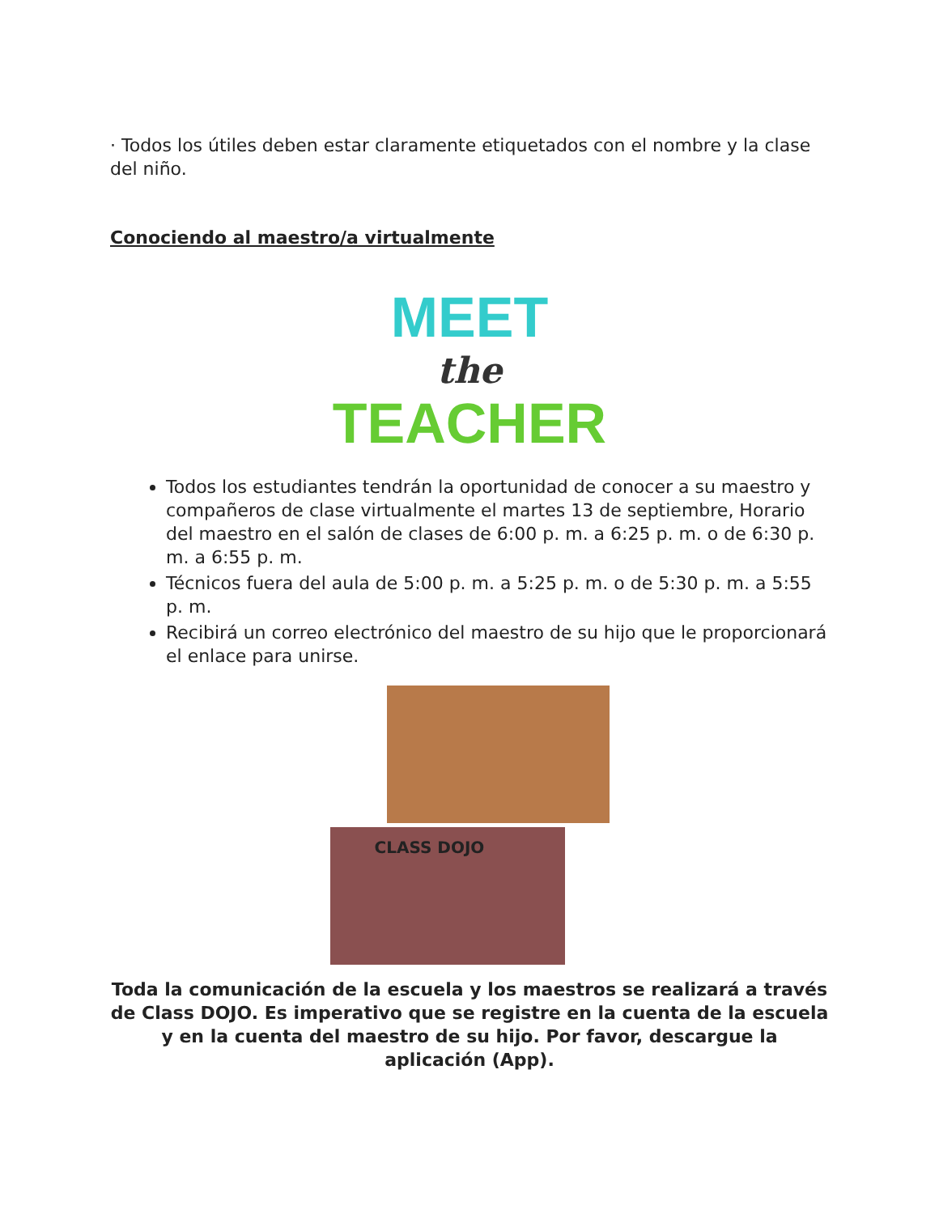· Todos los útiles deben estar claramente etiquetados con el nombre y la clase del niño.
Conociendo al maestro/a virtualmente
MEET
the
TEACHER
Todos los estudiantes tendrán la oportunidad de conocer a su maestro y compañeros de clase virtualmente el martes 13 de septiembre, Horario del maestro en el salón de clases de 6:00 p. m. a 6:25 p. m. o de 6:30 p. m. a 6:55 p. m.
Técnicos fuera del aula de 5:00 p. m. a 5:25 p. m. o de 5:30 p. m. a 5:55 p. m.
Recibirá un correo electrónico del maestro de su hijo que le proporcionará el enlace para unirse.
CLASS DOJO
Toda la comunicación de la escuela y los maestros se realizará a través de Class DOJO. Es imperativo que se registre en la cuenta de la escuela y en la cuenta del maestro de su hijo. Por favor, descargue la aplicación (App).